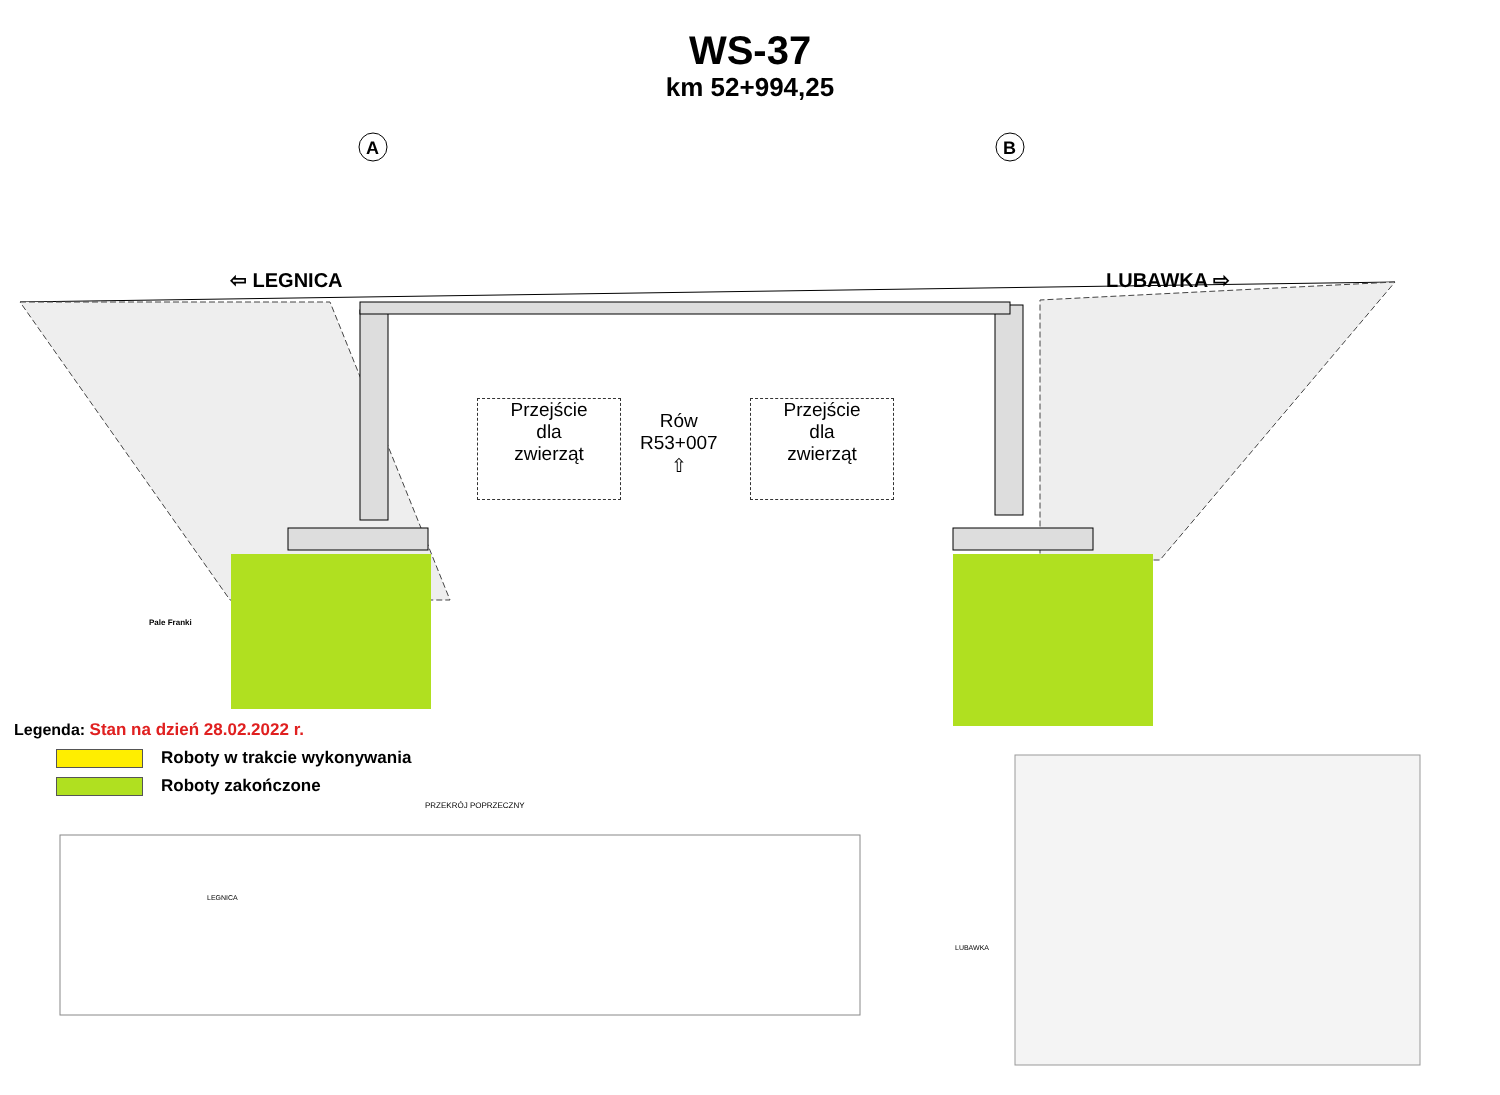WS-37
km 52+994,25
⇦ LEGNICA LUBAWKA ⇨
A
B
Pale Franki
PRZEKRÓJ POPRZECZNY
LUBAWKA
LEGNICA
Przejście
dla
zwierząt
Rów
R53+007
⇧
Przejście
dla
zwierząt
Legenda: Stan na dzień 28.02.2022 r.
Roboty w trakcie wykonywania
Roboty zakończone